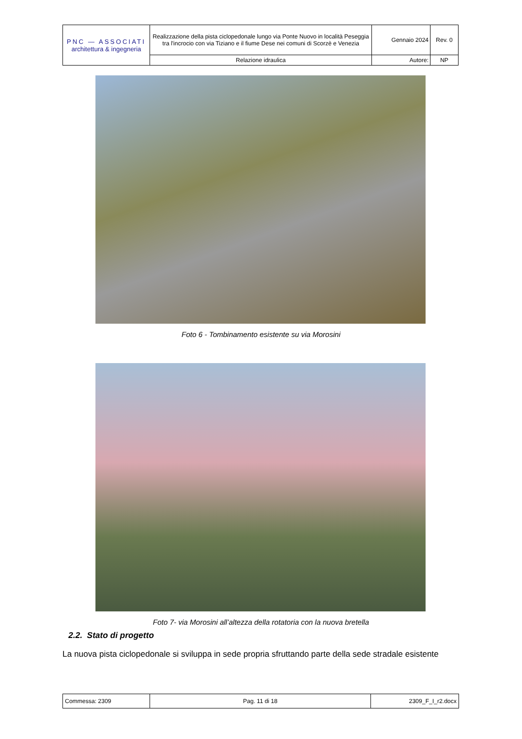| PNC — ASSOCIATI architettura & ingegneria | Realizzazione della pista ciclopedonale lungo via Ponte Nuovo in località Peseggia tra l'incrocio con via Tiziano e il fiume Dese nei comuni di Scorzè e Venezia | Gennaio 2024 | Rev. 0 |
| | Relazione idraulica | Autore: | NP |
Foto 6 - Tombinamento esistente su via Morosini
Foto 7- via Morosini all’altezza della rotatoria con la nuova bretella
2.2. Stato di progetto
La nuova pista ciclopedonale si sviluppa in sede propria sfruttando parte della sede stradale esistente
| Commessa: 2309 | Pag. 11 di 18 | 2309_F_I_r2.docx |